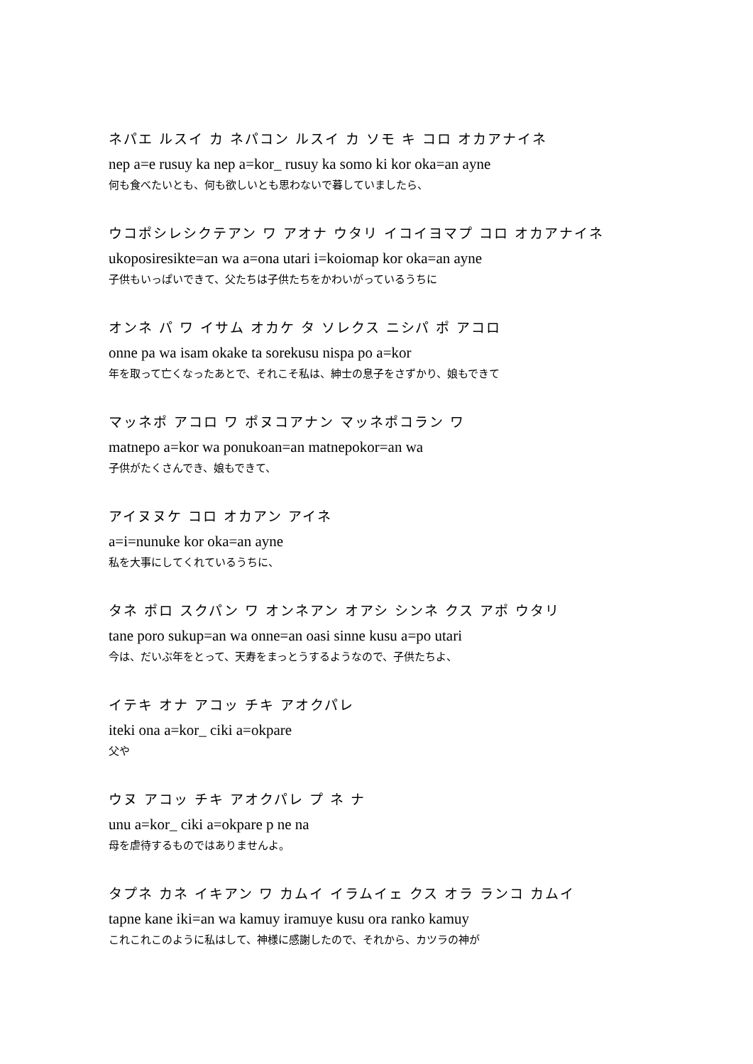ネパエ ルスイ カ ネパコン ルスイ カ ソモ キ コロ オカアナイネ
nep a=e rusuy ka nep a=kor_ rusuy ka somo ki kor oka=an ayne
何も食べたいとも、何も欲しいとも思わないで暮していましたら、
ウコポシレシクテアン ワ アオナ ウタリ イコイヨマプ コロ オカアナイネ
ukoposiresikte=an wa a=ona utari i=koiomap kor oka=an ayne
子供もいっぱいできて、父たちは子供たちをかわいがっているうちに
オンネ パ ワ イサム オカケ タ ソレクス ニシパ ポ アコロ
onne pa wa isam okake ta sorekusu nispa po a=kor
年を取って亡くなったあとで、それこそ私は、紳士の息子をさずかり、娘もできて
マッネポ アコロ ワ ポヌコアナン マッネポコラン ワ
matnepo a=kor wa ponukoan=an matnepokor=an wa
子供がたくさんでき、娘もできて、
アイヌヌケ コロ オカアン アイネ
a=i=nunuke kor oka=an ayne
私を大事にしてくれているうちに、
タネ ポロ スクパン ワ オンネアン オアシ シンネ クス アポ ウタリ
tane poro sukup=an wa onne=an oasi sinne kusu a=po utari
今は、だいぶ年をとって、天寿をまっとうするようなので、子供たちよ、
イテキ オナ アコッ チキ アオクパレ
iteki ona a=kor_ ciki a=okpare
父や
ウヌ アコッ チキ アオクパレ プ ネ ナ
unu a=kor_ ciki a=okpare p ne na
母を虐待するものではありませんよ。
タプネ カネ イキアン ワ カムイ イラムイェ クス オラ ランコ カムイ
tapne kane iki=an wa kamuy iramuye kusu ora ranko kamuy
これこれこのように私はして、神様に感謝したので、それから、カツラの神が